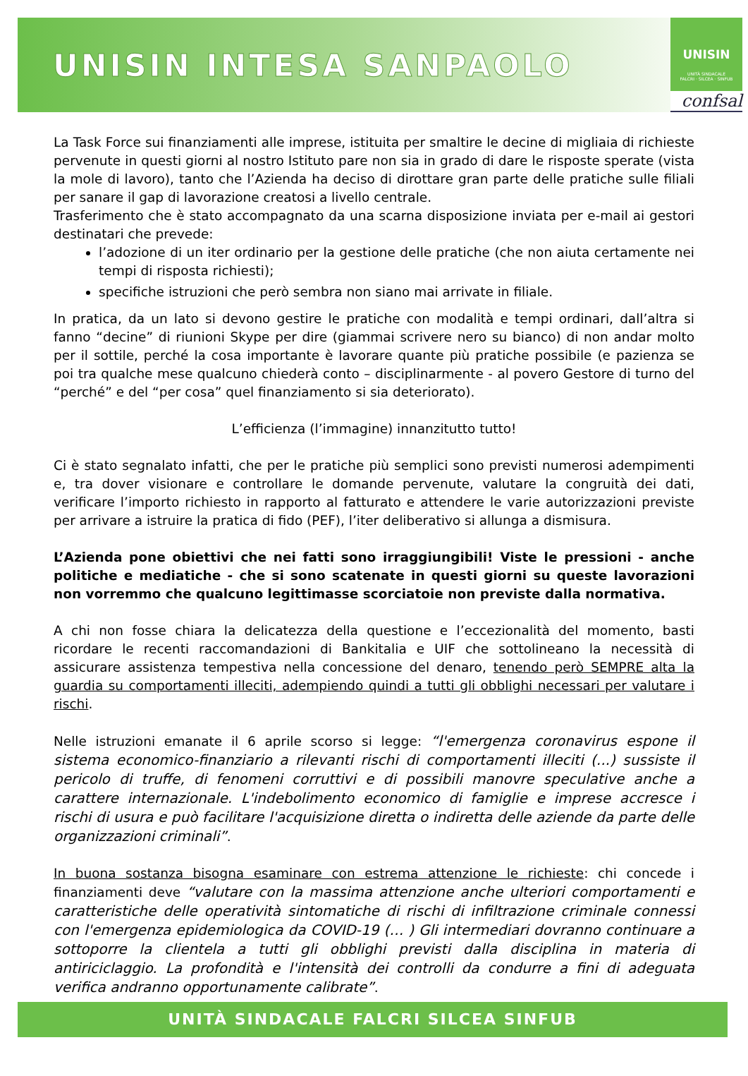UNISIN INTESA SANPAOLO
UNISIN
UNITÀ SINDACALE
FALCRI · SILCEA · SINFUB
confsal
La Task Force sui finanziamenti alle imprese, istituita per smaltire le decine di migliaia di richieste pervenute in questi giorni al nostro Istituto pare non sia in grado di dare le risposte sperate (vista la mole di lavoro), tanto che l’Azienda ha deciso di dirottare gran parte delle pratiche sulle filiali per sanare il gap di lavorazione creatosi a livello centrale.
Trasferimento che è stato accompagnato da una scarna disposizione inviata per e-mail ai gestori destinatari che prevede:
l’adozione di un iter ordinario per la gestione delle pratiche (che non aiuta certamente nei tempi di risposta richiesti);
specifiche istruzioni che però sembra non siano mai arrivate in filiale.
In pratica, da un lato si devono gestire le pratiche con modalità e tempi ordinari, dall’altra si fanno “decine” di riunioni Skype per dire (giammai scrivere nero su bianco) di non andar molto per il sottile, perché la cosa importante è lavorare quante più pratiche possibile (e pazienza se poi tra qualche mese qualcuno chiederà conto – disciplinarmente - al povero Gestore di turno del “perché” e del “per cosa” quel finanziamento si sia deteriorato).
L’efficienza (l’immagine) innanzitutto tutto!
Ci è stato segnalato infatti, che per le pratiche più semplici sono previsti numerosi adempimenti e, tra dover visionare e controllare le domande pervenute, valutare la congruità dei dati, verificare l’importo richiesto in rapporto al fatturato e attendere le varie autorizzazioni previste per arrivare a istruire la pratica di fido (PEF), l’iter deliberativo si allunga a dismisura.
L’Azienda pone obiettivi che nei fatti sono irraggiungibili! Viste le pressioni - anche politiche e mediatiche - che si sono scatenate in questi giorni su queste lavorazioni non vorremmo che qualcuno legittimasse scorciatoie non previste dalla normativa.
A chi non fosse chiara la delicatezza della questione e l’eccezionalità del momento, basti ricordare le recenti raccomandazioni di Bankitalia e UIF che sottolineano la necessità di assicurare assistenza tempestiva nella concessione del denaro, tenendo però SEMPRE alta la guardia su comportamenti illeciti, adempiendo quindi a tutti gli obblighi necessari per valutare i rischi.
Nelle istruzioni emanate il 6 aprile scorso si legge: “l'emergenza coronavirus espone il sistema economico-finanziario a rilevanti rischi di comportamenti illeciti (...) sussiste il pericolo di truffe, di fenomeni corruttivi e di possibili manovre speculative anche a carattere internazionale. L'indebolimento economico di famiglie e imprese accresce i rischi di usura e può facilitare l'acquisizione diretta o indiretta delle aziende da parte delle organizzazioni criminali”.
In buona sostanza bisogna esaminare con estrema attenzione le richieste: chi concede i finanziamenti deve “valutare con la massima attenzione anche ulteriori comportamenti e caratteristiche delle operatività sintomatiche di rischi di infiltrazione criminale connessi con l'emergenza epidemiologica da COVID-19 (… ) Gli intermediari dovranno continuare a sottoporre la clientela a tutti gli obblighi previsti dalla disciplina in materia di antiriciclaggio. La profondità e l'intensità dei controlli da condurre a fini di adeguata verifica andranno opportunamente calibrate”.
UNITÀ SINDACALE FALCRI SILCEA SINFUB